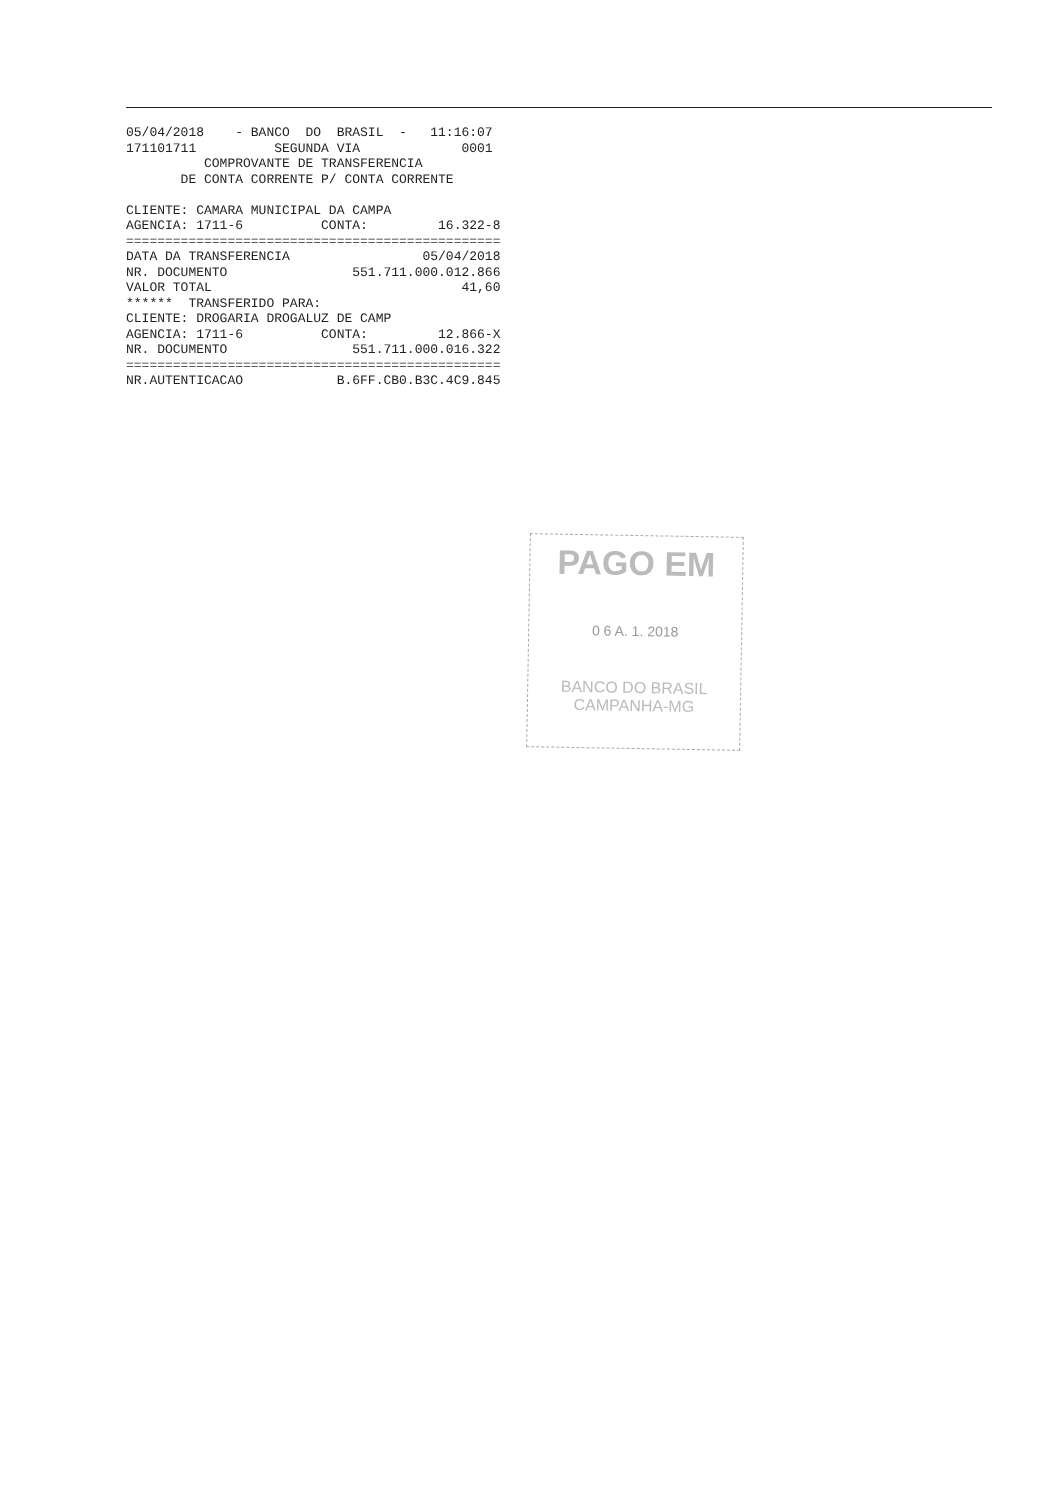05/04/2018    - BANCO  DO  BRASIL  -   11:16:07
171101711          SEGUNDA VIA             0001
          COMPROVANTE DE TRANSFERENCIA
       DE CONTA CORRENTE P/ CONTA CORRENTE

CLIENTE: CAMARA MUNICIPAL DA CAMPA
AGENCIA: 1711-6          CONTA:         16.322-8
================================================
DATA DA TRANSFERENCIA                 05/04/2018
NR. DOCUMENTO                551.711.000.012.866
VALOR TOTAL                                41,60
******  TRANSFERIDO PARA:
CLIENTE: DROGARIA DROGALUZ DE CAMP
AGENCIA: 1711-6          CONTA:         12.866-X
NR. DOCUMENTO                551.711.000.016.322
================================================
NR.AUTENTICACAO            B.6FF.CB0.B3C.4C9.845
PAGO EM
0 6 A. 1. 2018
BANCO DO BRASIL
CAMPANHA-MG